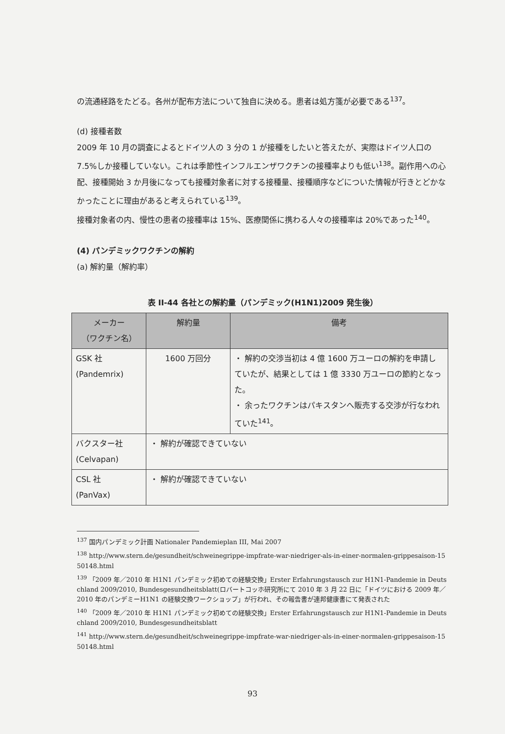の流通経路をたどる。各州が配布方法について独自に決める。患者は処方箋が必要である<sup>137</sup>。
(d) 接種者数
2009 年 10 月の調査によるとドイツ人の 3 分の 1 が接種をしたいと答えたが、実際はドイツ人口の 7.5%しか接種していない。これは季節性インフルエンザワクチンの接種率よりも低い<sup>138</sup>。副作用への心配、接種開始 3 か月後になっても接種対象者に対する接種量、接種順序などについた情報が行きとどかなかったことに理由があると考えられている<sup>139</sup>。
接種対象者の内、慢性の患者の接種率は 15%、医療関係に携わる人々の接種率は 20%であった<sup>140</sup>。
(4) パンデミックワクチンの解約
(a) 解約量（解約率）
表 II-44 各社との解約量（パンデミック(H1N1)2009 発生後）
| メーカー （ワクチン名） | 解約量 | 備考 |
| --- | --- | --- |
| GSK 社 (Pandemrix) | 1600 万回分 | ・ 解約の交渉当初は 4 億 1600 万ユーロの解約を申請していたが、結果としては 1 億 3330 万ユーロの節約となった。 ・ 余ったワクチンはパキスタンへ販売する交渉が行なわれていた<sup>141</sup>。 |
| バクスター社 (Celvapan) | ・ 解約が確認できていない | |
| CSL 社 (PanVax) | ・ 解約が確認できていない | |
<sup>137</sup> 国内パンデミック計画 Nationaler Pandemieplan III, Mai 2007
<sup>138</sup> http://www.stern.de/gesundheit/schweinegrippe-impfrate-war-niedriger-als-in-einer-normalen-grippesaison-1550148.html
<sup>139</sup> 「2009 年／2010 年 H1N1 パンデミック初めての経験交換」Erster Erfahrungstausch zur H1N1-Pandemie in Deutschland 2009/2010, Bundesgesundheitsblatt(ロバートコッホ研究所にて 2010 年 3 月 22 日に「ドイツにおける 2009 年／2010 年のパンデミーH1N1 の経験交換ワークショップ」が行われ、その報告書が連邦健康書にて発表された
<sup>140</sup> 「2009 年／2010 年 H1N1 パンデミック初めての経験交換」Erster Erfahrungstausch zur H1N1-Pandemie in Deutschland 2009/2010, Bundesgesundheitsblatt
<sup>141</sup> http://www.stern.de/gesundheit/schweinegrippe-impfrate-war-niedriger-als-in-einer-normalen-grippesaison-1550148.html
93